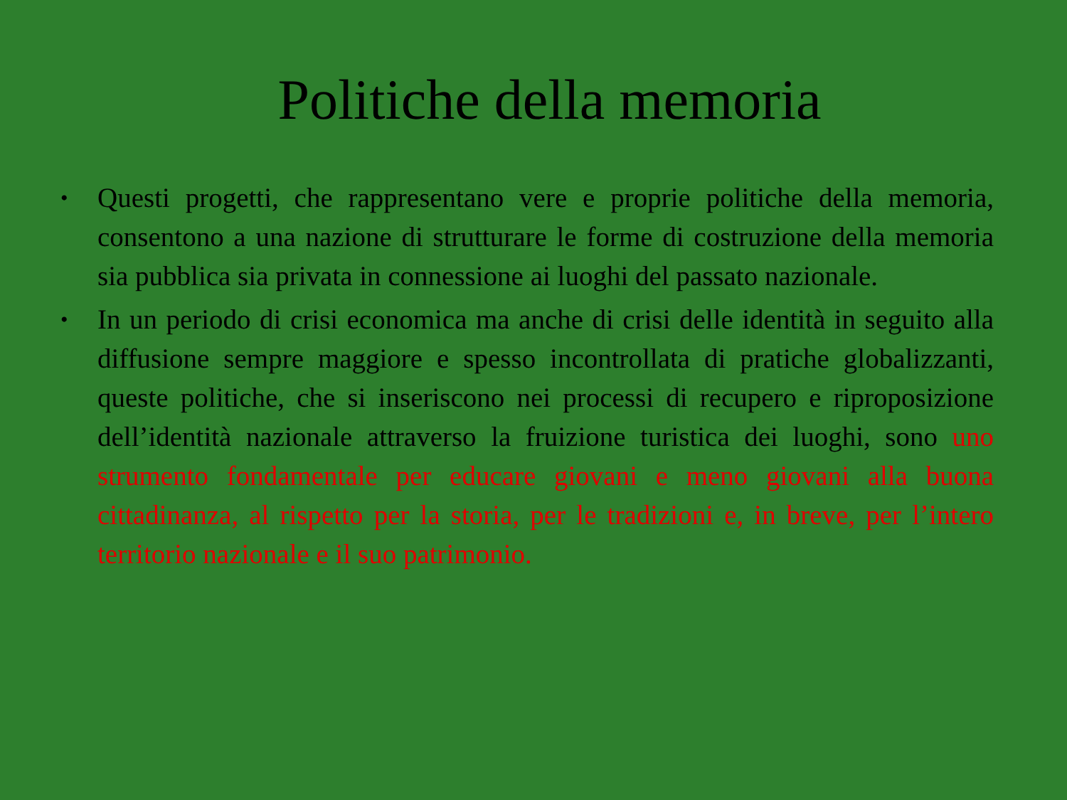Politiche della memoria
• Questi progetti, che rappresentano vere e proprie politiche della memoria, consentono a una nazione di strutturare le forme di costruzione della memoria sia pubblica sia privata in connessione ai luoghi del passato nazionale.
• In un periodo di crisi economica ma anche di crisi delle identità in seguito alla diffusione sempre maggiore e spesso incontrollata di pratiche globalizzanti, queste politiche, che si inseriscono nei processi di recupero e riproposizione dell’identità nazionale attraverso la fruizione turistica dei luoghi, sono uno strumento fondamentale per educare giovani e meno giovani alla buona cittadinanza, al rispetto per la storia, per le tradizioni e, in breve, per l’intero territorio nazionale e il suo patrimonio.